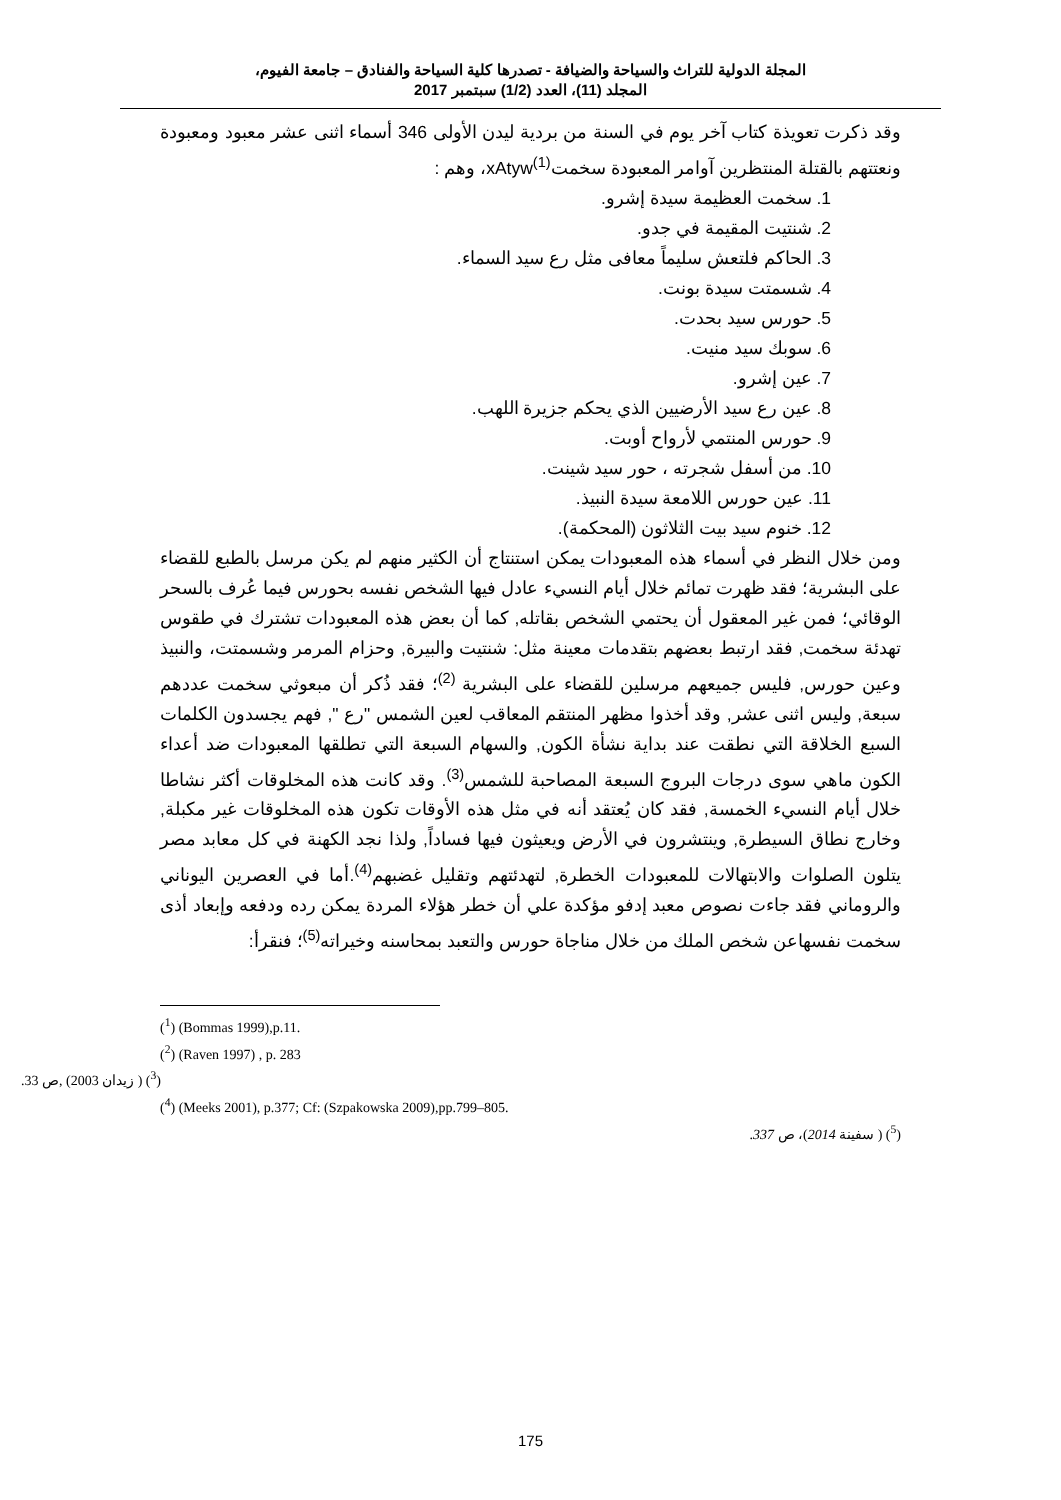المجلة الدولية للتراث والسياحة والضيافة - تصدرها كلية السياحة والفنادق – جامعة الفيوم،
المجلد (11)، العدد (1/2) سبتمبر 2017
وقد ذكرت تعويذة كتاب آخر يوم في السنة من بردية ليدن الأولى 346 أسماء اثنى عشر معبود ومعبودة ونعتتهم بالقتلة المنتظرين آوامر المعبودة سخمتxAtyw<sup>(1)</sup>، وهم :
1. سخمت العظيمة سيدة إشرو.
2. شنتيت المقيمة في جدو.
3. الحاكم فلتعش سليماً معافى مثل رع سيد السماء.
4. شسمتت سيدة بونت.
5. حورس سيد بحدت.
6. سوبك سيد منيت.
7. عين إشرو.
8. عين رع سيد الأرضيين الذي يحكم جزيرة اللهب.
9. حورس المنتمي لأرواح أوبت.
10. من أسفل شجرته ، حور سيد شينت.
11. عين حورس اللامعة سيدة النبيذ.
12. خنوم سيد بيت الثلاثون (المحكمة).
ومن خلال النظر في أسماء هذه المعبودات يمكن استنتاج أن الكثير منهم لم يكن مرسل بالطبع للقضاء على البشرية؛ فقد ظهرت تمائم خلال أيام النسيء عادل فيها الشخص نفسه بحورس فيما عُرف بالسحر الوقائي؛ فمن غير المعقول أن يحتمي الشخص بقاتله, كما أن بعض هذه المعبودات تشترك في طقوس تهدئة سخمت, فقد ارتبط بعضهم بتقدمات معينة مثل: شنتيت والبيرة, وحزام المرمر وشسمتت، والنبيذ وعين حورس, فليس جميعهم مرسلين للقضاء على البشرية <sup>(2)</sup>؛ فقد ذُكر أن مبعوثي سخمت عددهم سبعة, وليس اثنى عشر, وقد أخذوا مظهر المنتقم المعاقب لعين الشمس "رع ", فهم يجسدون الكلمات السبع الخلاقة التي نطقت عند بداية نشأة الكون, والسهام السبعة التي تطلقها المعبودات ضد أعداء الكون ماهي سوى درجات البروج السبعة المصاحبة للشمس<sup>(3)</sup>. وقد كانت هذه المخلوقات أكثر نشاطا خلال أيام النسيء الخمسة, فقد كان يُعتقد أنه في مثل هذه الأوقات تكون هذه المخلوقات غير مكبلة, وخارج نطاق السيطرة, وينتشرون في الأرض ويعيثون فيها فساداً, ولذا نجد الكهنة في كل معابد مصر يتلون الصلوات والابتهالات للمعبودات الخطرة, لتهدئتهم وتقليل غضبهم<sup>(4)</sup>.أما في العصرين اليوناني والروماني فقد جاءت نصوص معبد إدفو مؤكدة علي أن خطر هؤلاء المردة يمكن رده ودفعه وإبعاد أذى سخمت نفسهاعن شخص الملك من خلال مناجاة حورس والتعبد بمحاسنه وخيراته<sup>(5)</sup>؛ فنقرأ:
(<sup>1</sup>) (Bommas 1999),p.11.
(<sup>2</sup>) (Raven 1997) , p. 283
(<sup>3</sup>) ( زيدان 2003) ,ص 33.
(<sup>4</sup>) (Meeks 2001), p.377; Cf: (Szpakowska 2009),pp.799–805.
(<sup>5</sup>) ( سفينة 2014)، ص 337.
175